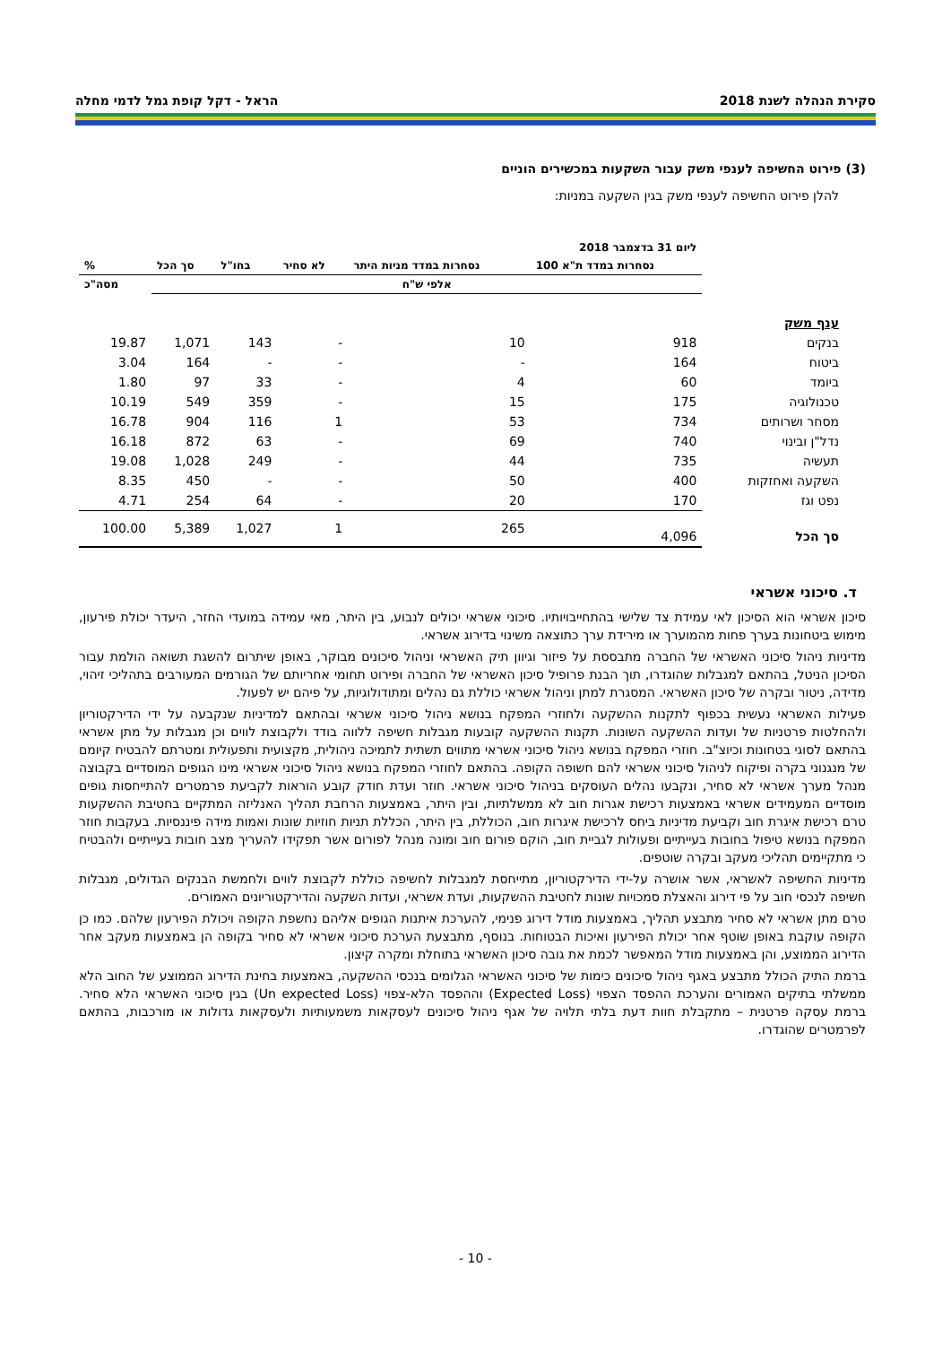סקירת הנהלה לשנת 2018 הראל - דקל קופת גמל לדמי מחלה
(3) פירוט החשיפה לענפי משק עבור השקעות במכשירים הוניים
להלן פירוט החשיפה לענפי משק בגין השקעה במניות:
| | ליום 31 בדצמבר 2018 | | | | | |
| --- | --- | --- | --- | --- | --- | --- |
| | נסחרות במדד ת"א 100 | נסחרות במדד מניות היתר | לא סחיר | בחו"ל | סך הכל | % |
| | אלפי ש"ח | | | | | מסה"כ |
| ענף משק | | | | | | |
| בנקים | 918 | 10 | - | 143 | 1,071 | 19.87 |
| ביטוח | 164 | - | - | - | 164 | 3.04 |
| ביומד | 60 | 4 | - | 33 | 97 | 1.80 |
| טכנולוגיה | 175 | 15 | - | 359 | 549 | 10.19 |
| מסחר ושרותים | 734 | 53 | 1 | 116 | 904 | 16.78 |
| נדל"ן ובינוי | 740 | 69 | - | 63 | 872 | 16.18 |
| תעשיה | 735 | 44 | - | 249 | 1,028 | 19.08 |
| השקעה ואחזקות | 400 | 50 | - | - | 450 | 8.35 |
| נפט וגז | 170 | 20 | - | 64 | 254 | 4.71 |
| סך הכל | 4,096 | 265 | 1 | 1,027 | 5,389 | 100.00 |
ד. סיכוני אשראי
סיכון אשראי הוא הסיכון לאי עמידת צד שלישי בהתחייבויותיו. סיכוני אשראי יכולים לנבוע, בין היתר, מאי עמידה במועדי החזר, היעדר יכולת פירעון, מימוש ביטחונות בערך פחות מהמוערך או מירידת ערך כתוצאה משינוי בדירוג אשראי.
מדיניות ניהול סיכוני האשראי של החברה מתבססת על פיזור וגיוון תיק האשראי וניהול סיכונים מבוקר, באופן שיתרום להשגת תשואה הולמת עבור הסיכון הניטל, בהתאם למגבלות שהוגדרו, תוך הבנת פרופיל סיכון האשראי של החברה ופירוט תחומי אחריותם של הגורמים המעורבים בתהליכי זיהוי, מדידה, ניטור ובקרה של סיכון האשראי. המסגרת למתן וניהול אשראי כוללת גם נהלים ומתודולוגיות, על פיהם יש לפעול.
פעילות האשראי נעשית בכפוף לתקנות ההשקעה ולחוזרי המפקח בנושא ניהול סיכוני אשראי ובהתאם למדיניות שנקבעה על ידי הדירקטוריון ולהחלטות פרטניות של ועדות ההשקעה השונות. תקנות ההשקעה קובעות מגבלות חשיפה ללווה בודד ולקבוצת לווים וכן מגבלות על מתן אשראי בהתאם לסוגי בטחונות וכיוצ"ב. חוזרי המפקח בנושא ניהול סיכוני אשראי מתווים תשתית לתמיכה ניהולית, מקצועית ותפעולית ומטרתם להבטיח קיומם של מנגנוני בקרה ופיקוח לניהול סיכוני אשראי להם חשופה הקופה. בהתאם לחוזרי המפקח בנושא ניהול סיכוני אשראי מינו הגופים המוסדיים בקבוצה מנהל מערך אשראי לא סחיר, ונקבעו נהלים העוסקים בניהול סיכוני אשראי. חוזר ועדת חודק קובע הוראות לקביעת פרמטרים להתייחסות גופים מוסדיים המעמידים אשראי באמצעות רכישת אגרות חוב לא ממשלתיות, ובין היתר, באמצעות הרחבת תהליך האנליזה המתקיים בחטיבת ההשקעות טרם רכישת איגרת חוב וקביעת מדיניות ביחס לרכישת איגרות חוב, הכוללת, בין היתר, הכללת תניות חוזיות שונות ואמות מידה פיננסיות. בעקבות חוזר המפקח בנושא טיפול בחובות בעייתיים ופעולות לגביית חוב, הוקם פורום חוב ומונה מנהל לפורום אשר תפקידו להעריך מצב חובות בעייתיים ולהבטיח כי מתקיימים תהליכי מעקב ובקרה שוטפים.
מדיניות החשיפה לאשראי, אשר אושרה על-ידי הדירקטוריון, מתייחסת למגבלות לחשיפה כוללת לקבוצת לווים ולחמשת הבנקים הגדולים, מגבלות חשיפה לנכסי חוב על פי דירוג והאצלת סמכויות שונות לחטיבת ההשקעות, ועדת אשראי, ועדות השקעה והדירקטוריונים האמורים.
טרם מתן אשראי לא סחיר מתבצע תהליך, באמצעות מודל דירוג פנימי, להערכת איתנות הגופים אליהם נחשפת הקופה ויכולת הפירעון שלהם. כמו כן הקופה עוקבת באופן שוטף אחר יכולת הפירעון ואיכות הבטוחות. בנוסף, מתבצעת הערכת סיכוני אשראי לא סחיר בקופה הן באמצעות מעקב אחר הדירוג הממוצע, והן באמצעות מודל המאפשר לכמת את גובה סיכון האשראי בתוחלת ומקרה קיצון.
ברמת התיק הכולל מתבצע באגף ניהול סיכונים כימות של סיכוני האשראי הגלומים בנכסי ההשקעה, באמצעות בחינת הדירוג הממוצע של החוב הלא ממשלתי בתיקים האמורים והערכת ההפסד הצפוי (Expected Loss) וההפסד הלא-צפוי (Un expected Loss) בגין סיכוני האשראי הלא סחיר. ברמת עסקה פרטנית – מתקבלת חוות דעת בלתי תלויה של אגף ניהול סיכונים לעסקאות משמעותיות ולעסקאות גדולות או מורכבות, בהתאם לפרמטרים שהוגדרו.
- 10 -